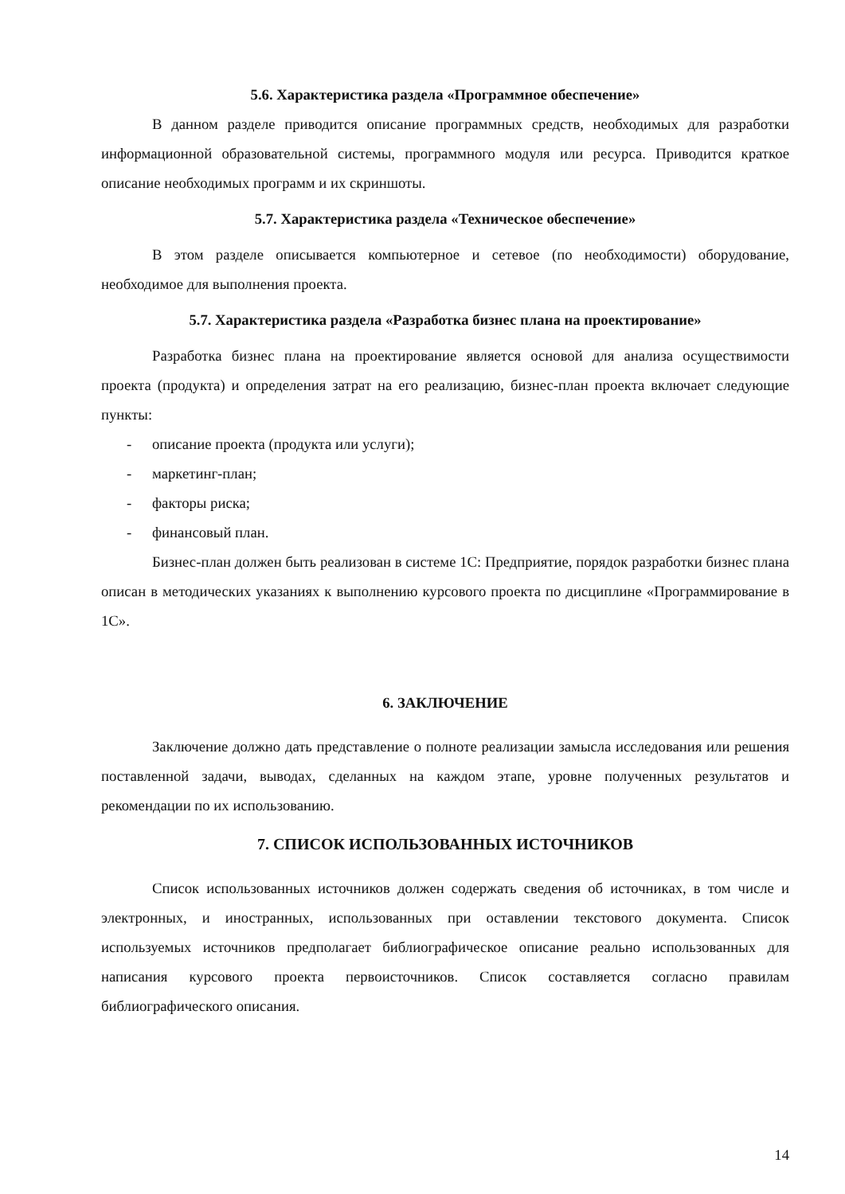5.6. Характеристика раздела «Программное обеспечение»
В данном разделе приводится описание программных средств, необходимых для разработки информационной образовательной системы, программного модуля или ресурса. Приводится краткое описание необходимых программ и их скриншоты.
5.7. Характеристика раздела «Техническое обеспечение»
В этом разделе описывается компьютерное и сетевое (по необходимости) оборудование, необходимое для выполнения проекта.
5.7. Характеристика раздела «Разработка бизнес плана на проектирование»
Разработка бизнес плана на проектирование является основой для анализа осуществимости проекта (продукта) и определения затрат на его реализацию, бизнес-план проекта включает следующие пункты:
- описание проекта (продукта или услуги);
- маркетинг-план;
- факторы риска;
- финансовый план.
Бизнес-план должен быть реализован в системе 1С: Предприятие, порядок разработки бизнес плана описан в методических указаниях к выполнению курсового проекта по дисциплине «Программирование в 1С».
6. ЗАКЛЮЧЕНИЕ
Заключение должно дать представление о полноте реализации замысла исследования или решения поставленной задачи, выводах, сделанных на каждом этапе, уровне полученных результатов и рекомендации по их использованию.
7. СПИСОК ИСПОЛЬЗОВАННЫХ ИСТОЧНИКОВ
Список использованных источников должен содержать сведения об источниках, в том числе и электронных, и иностранных, использованных при оставлении текстового документа. Список используемых источников предполагает библиографическое описание реально использованных для написания курсового проекта первоисточников. Список составляется согласно правилам библиографического описания.
14